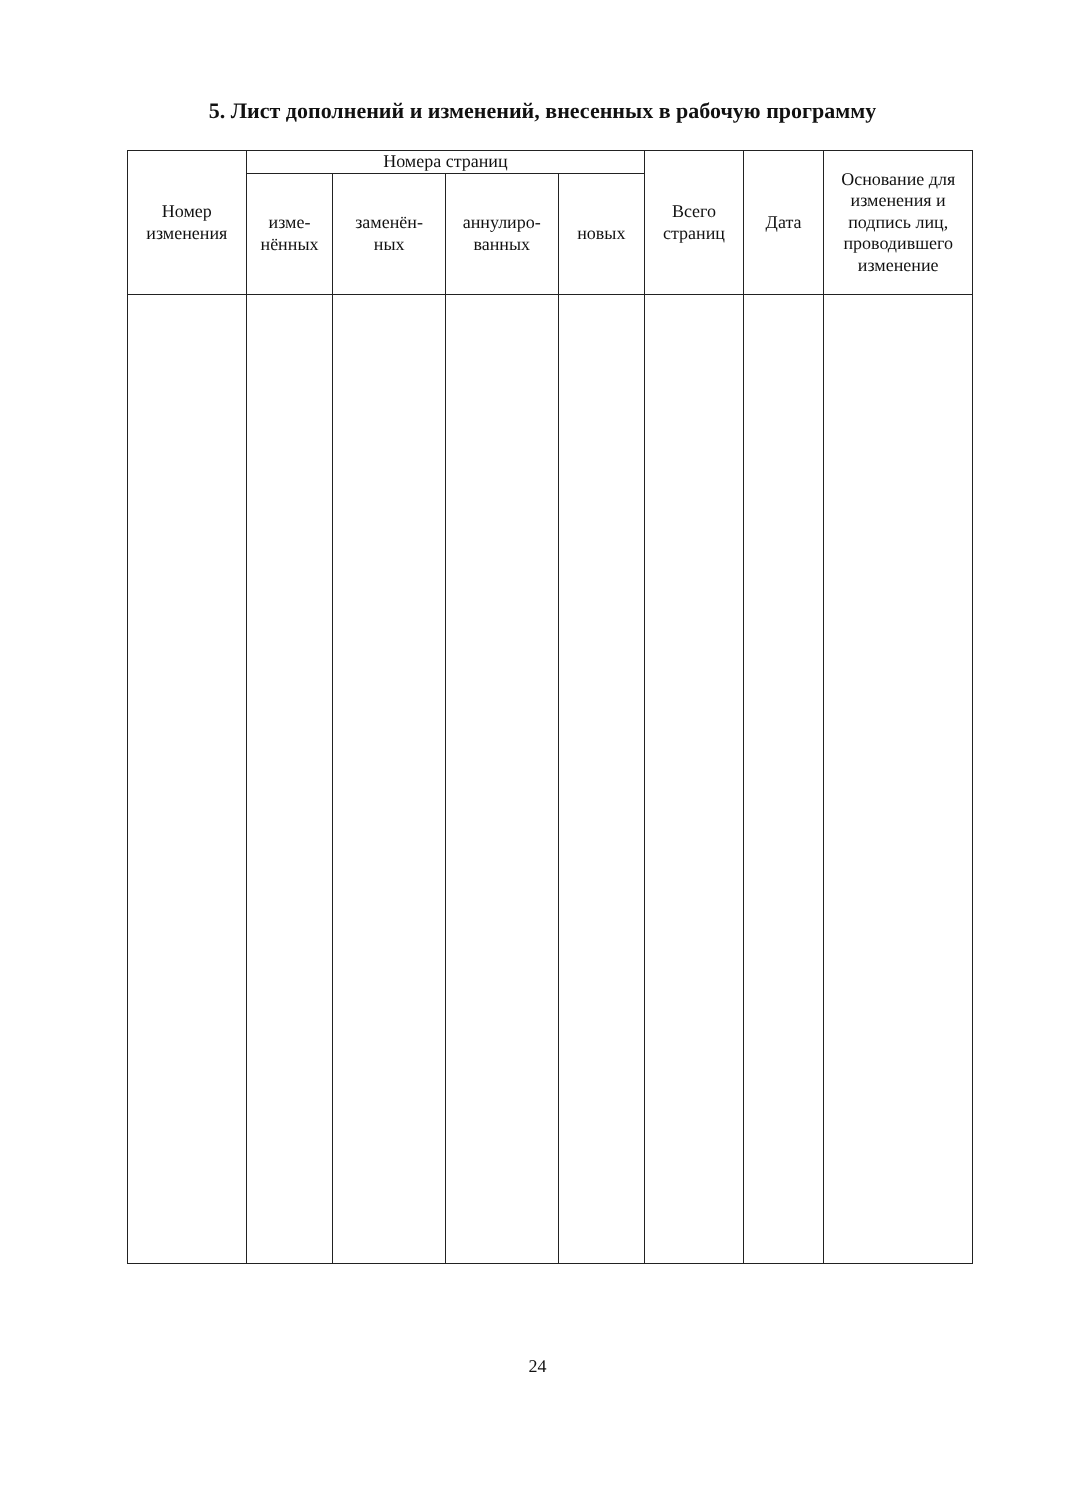5. Лист дополнений и изменений, внесенных в рабочую программу
| Номер изменения | Номера страниц | | | | Всего страниц | Дата | Основание для изменения и подпись лиц, проводившего изменение |
| --- | --- | --- | --- | --- | --- | --- | --- |
| | изме- нённых | заменён- ных | аннулиро- ванных | новых | | | |
24